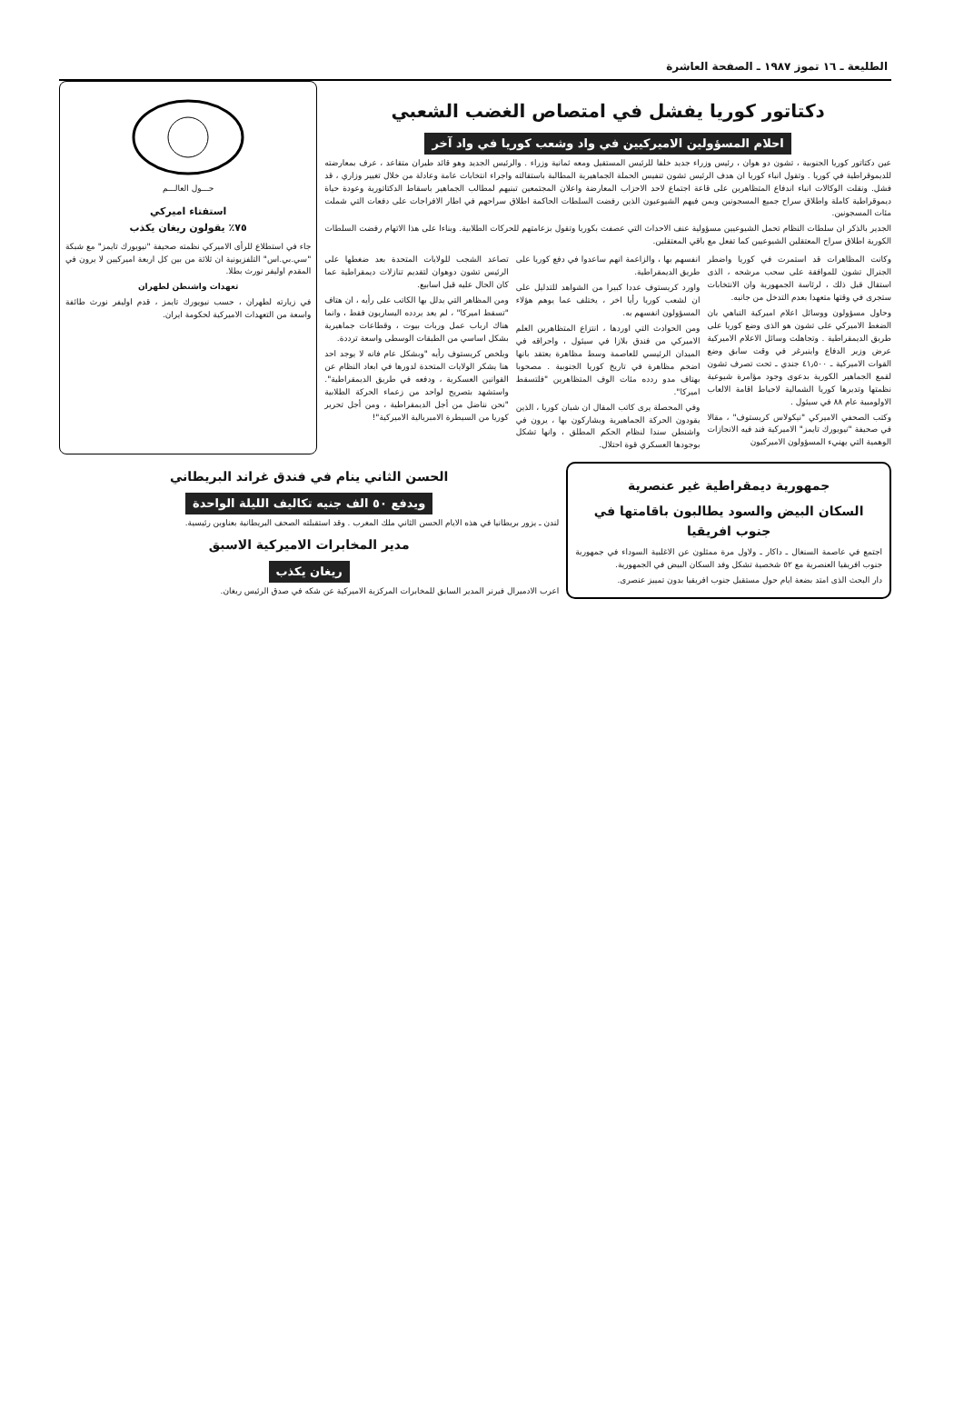الطليعة ـ ١٦ تموز ١٩٨٧ ـ الصفحة العاشرة
دكتاتور كوريا يفشل في امتصاص الغضب الشعبي
احلام المسؤولين الاميركيين في واد وشعب كوريا في واد آخر
عين دكتاتور كوريا الجنوبية ، تشون دو هوان ، رئيس وزراء جديد خلفا للرئيس المستقيل ومعه ثمانية وزراء . والرئيس الجديد وهو قائد طيران متقاعد ، عرف بمعارضته للديموقراطية في كوريا . وتقول انباء كوريا ان هدف الرئيس تشون تنفيس الحملة الجماهيرية المطالبة باستقالته واجراء انتخابات عامة وعادلة من خلال تغيير وزاري ، قد فشل. ونقلت الوكالات انباء اندفاع المتظاهرين على قاعة اجتماع لاحد الاحزاب المعارضة واعلان المجتمعين تبنيهم لمطالب الجماهير باسقاط الدكتاتورية وعودة حياة ديموقراطية كاملة واطلاق سراح جميع المسجونين وبمن فيهم الشيوعيون الذين رفضت السلطات الحاكمة اطلاق سراحهم في اطار الافراجات على دفعات التي شملت مئات المسجونين.
الجدير بالذكر ان سلطات النظام تحمل الشيوعيين مسؤولية عنف الاحداث التي عصفت بكوريا وتقول بزعامتهم للحركات الطلابية. وبناءا على هذا الاتهام رفضت السلطات الكورية اطلاق سراح المعتقلين الشيوعيين كما تفعل مع باقي المعتقلين.
وكانت المظاهرات قد استمرت في كوريا واضطر الجنرال تشون للموافقة على سحب مرشحه ، الذى استقال قبل ذلك ، لرئاسة الجمهورية وان الانتخابات ستجرى في وقتها متعهدا بعدم التدخل من جانبه.
وحاول مسؤولون ووسائل اعلام اميركية التباهي بان الضغط الاميركي على تشون هو الذى وضع كوريا على طريق الديمقراطية . وتجاهلت وسائل الاعلام الاميركية عرض وزير الدفاع واينبرغر في وقت سابق وضع القوات الاميركية ـ ٤١٫٥٠٠ جندي ـ تحت تصرف تشون لقمع الجماهير الكورية بدعوى وجود مؤامرة شيوعية نظمتها وتديرها كوريا الشمالية لاحباط اقامة الالعاب الاولومبية عام ٨٨ في سيئول .
وكتب الصحفي الاميركي "نيكولاس كريستوف" ، مقالا في صحيفة "نيويورك تايمز" الاميركية فند فيه الانجازات الوهمية التي يهنيء المسؤولون الاميركيون
انفسهم بها ، والزاعمة انهم ساعدوا في دفع كوريا على طريق الديمقراطية.
واورد كريستوف عددا كبيرا من الشواهد للتدليل على ان لشعب كوريا رأيا اخر ، يختلف عما يوهم هؤلاء المسؤولون انفسهم به.
ومن الحوادث التي اوردها ، انتزاع المتظاهرين العلم الاميركي من فندق بلازا في سيئول ، واحراقه في الميدان الرئيسي للعاصمة وسط مظاهرة يعتقد بانها اضخم مظاهرة في تاريخ كوريا الجنوبية . مصحوبا بهتاف مدو ردده مئات الوف المتظاهرين "فلتسقط اميركا".
وفي المحصلة يرى كاتب المقال ان شبان كوريا ، الذين يقودون الحركة الجماهيرية ويشاركون بها ، يرون في واشنطن سندا لنظام الحكم المطلق ، وانها تشكل بوجودها العسكري قوة احتلال.
تصاعد الشجب للولايات المتحدة بعد ضغطها على الرئيس تشون دوهوان لتقديم تنازلات ديمقراطية عما كان الحال عليه قبل اسابيع.
ومن المظاهر التي يدلل بها الكاتب على رأيه ، ان هتاف "تسقط اميركا" ، لم يعد يردده اليساريون فقط ، وانما هناك ارباب عمل وربات بيوت ، وقطاعات جماهيرية بشكل اساسي من الطبقات الوسطى واسعة ترددة.
ويلخص كريستوف رأيه "وبشكل عام فانه لا يوجد احد هنا يشكر الولايات المتحدة لدورها في ابعاد النظام عن القوانين العسكرية ، ودفعه في طريق الديمقراطية". واستشهد بتصريح لواحد من زعماء الحركة الطلابية "نحن نناضل من أجل الديمقراطية ، ومن أجل تحرير كوريا من السيطرة الامبريالية الاميركية"!
حـــول العالـــم
استفتاء اميركي
٧٥٪ يقولون ريغان يكذب
جاء في استطلاع للرأى الاميركي نظمته صحيفة "نيويورك تايمز" مع شبكة "سي.بي.اس" التلفزيونية ان ثلاثة من بين كل اربعة اميركيين لا يرون في المقدم اوليفر نورث بطلا.
تعهدات واشنطن لطهران
في زيارته لطهران ، حسب نيويورك تايمز ، قدم اوليفر نورث طائفة واسعة من التعهدات الاميركية لحكومة ايران.
جمهورية ديمقراطية غير عنصرية
السكان البيض والسود يطالبون باقامتها في جنوب افريقيا
اجتمع في عاصمة السنغال ـ داكار ـ ولاول مرة ممثلون عن الاغلبية السوداء في جمهورية جنوب افريقيا العنصرية مع ٥٢ شخصية تشكل وفد السكان البيض في الجمهورية.
دار البحث الذى امتد بضعة ايام حول مستقبل جنوب افريقيا بدون تمييز عنصرى.
الحسن الثاني ينام في فندق غراند البريطاني
ويدفع ٥٠ الف جنيه تكاليف الليلة الواحدة
لندن ـ يزور بريطانيا في هذه الايام الحسن الثاني ملك المغرب . وقد استقبلته الصحف البريطانية بعناوين رئيسية.
مدير المخابرات الاميركية الاسبق
ريغان يكذب
اعرب الادميرال فيرنر المدير السابق للمخابرات المركزية الاميركية عن شكه في صدق الرئيس ريغان.